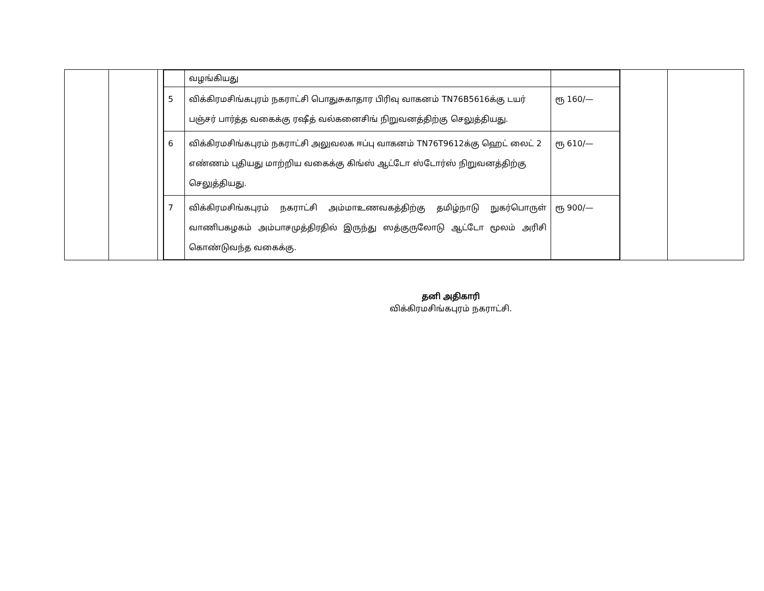| | | | / / வழங்கியது / / / 5 / விக்கிரமசிங்கபுரம் நகராட்சி பொதுசுகாதார பிரிவு வாகனம் TN76B5616க்கு டயர் பஞ்சர் பார்த்த வகைக்கு ரஷீத் வல்கனைசிங் நிறுவனத்திற்கு செலுத்தியது. / ரூ 160/— / / 6 / விக்கிரமசிங்கபுரம் நகராட்சி அலுவலக ஈப்பு வாகனம் TN76T9612க்கு ஹெட் லைட் 2 எண்ணம் புதியது மாற்றிய வகைக்கு கிங்ஸ் ஆட்டோ ஸ்டோர்ஸ் நிறுவனத்திற்கு செலுத்தியது. / ரூ 610/— / / 7 / விக்கிரமசிங்கபுரம் நகராட்சி அம்மாஉணவகத்திற்கு தமிழ்நாடு நுகர்பொருள் வாணிபகழகம் அம்பாசமுத்திரதில் இருந்து ஸத்குருலோடு ஆட்டோ மூலம் அரிசி கொண்டுவந்த வகைக்கு. / ரூ 900/— / | | |
தனி அதிகாரி
விக்கிரமசிங்கபுரம் நகராட்சி.